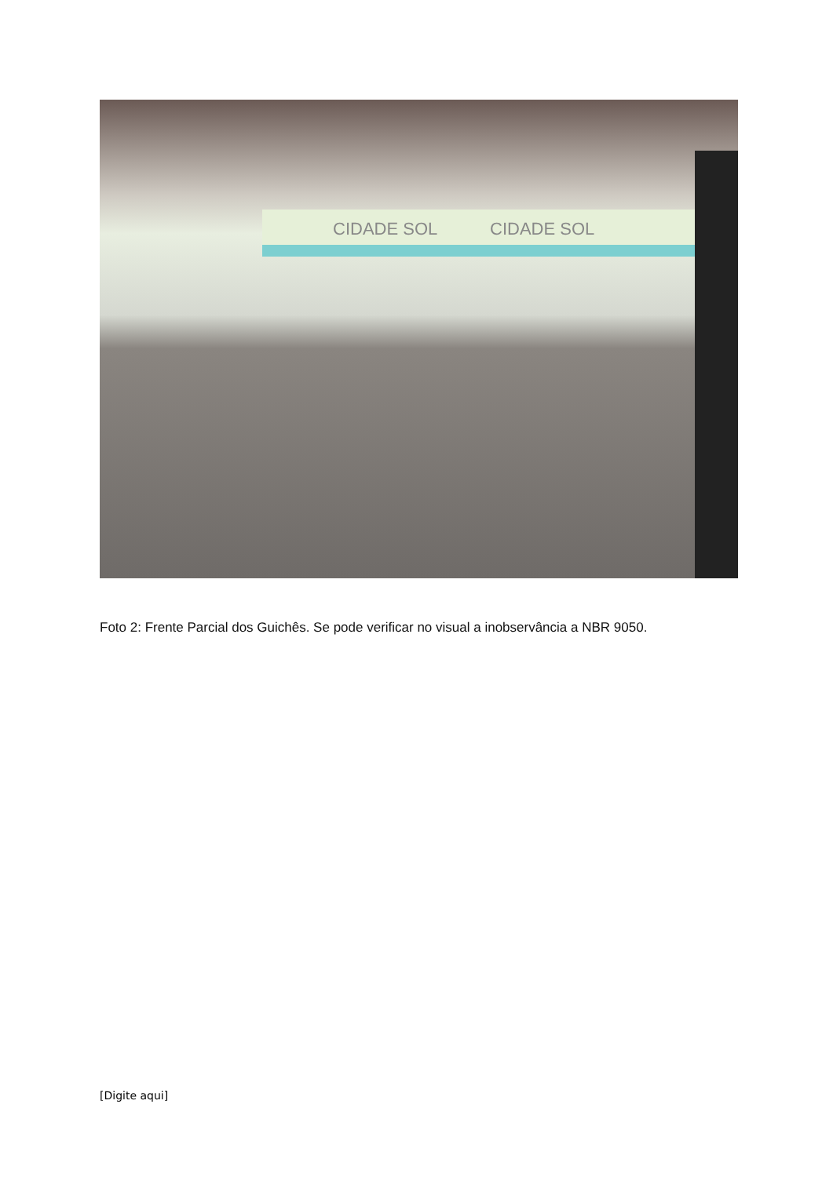CIDADE SOL CIDADE SOL
Foto 2: Frente Parcial dos Guichês. Se pode verificar no visual a inobservância a NBR 9050.
[Digite aqui]